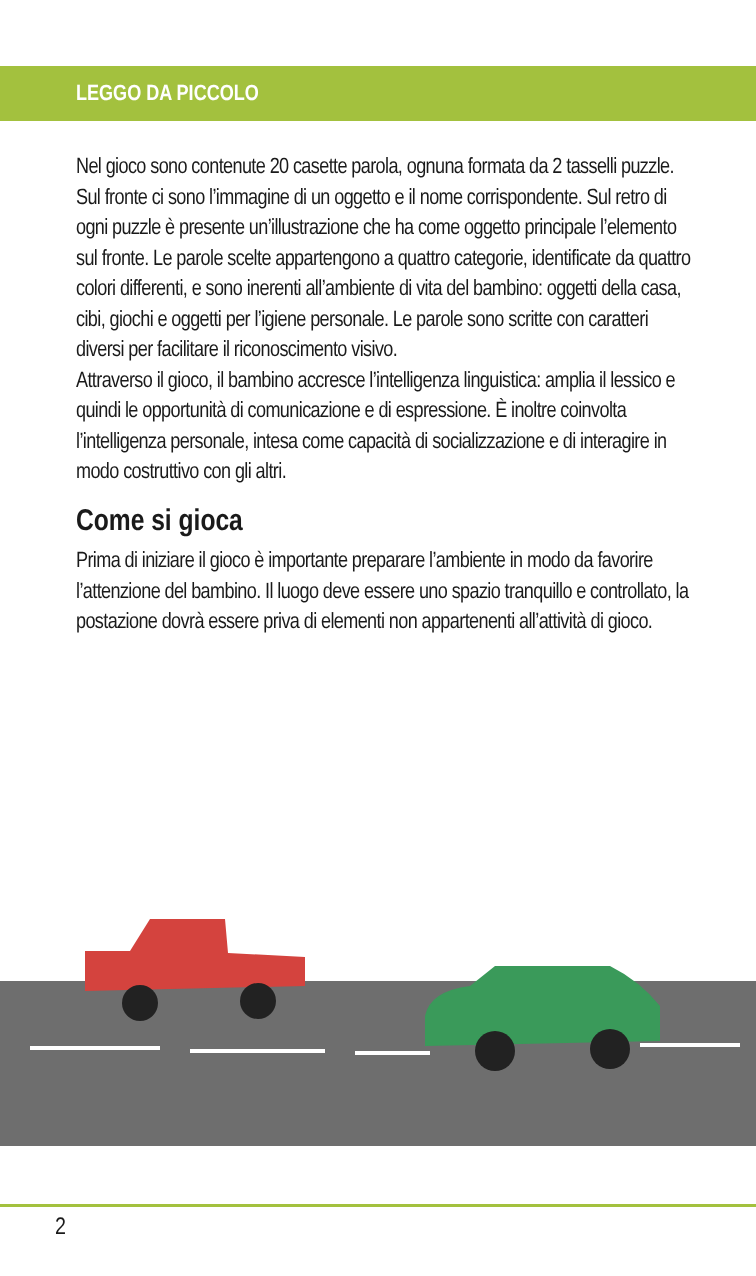LEGGO DA PICCOLO
Nel gioco sono contenute 20 casette parola, ognuna formata da 2 tasselli puzzle. Sul fronte ci sono l’immagine di un oggetto e il nome corrispondente. Sul retro di ogni puzzle è presente un’illustrazione che ha come oggetto principale l’elemento sul fronte. Le parole scelte appartengono a quattro categorie, identificate da quattro colori differenti, e sono inerenti all’ambiente di vita del bambino: oggetti della casa, cibi, giochi e oggetti per l’igiene personale. Le parole sono scritte con caratteri diversi per facilitare il riconoscimento visivo.
Attraverso il gioco, il bambino accresce l’intelligenza linguistica: amplia il lessico e quindi le opportunità di comunicazione e di espressione. È inoltre coinvolta l’intelligenza personale, intesa come capacità di socializzazione e di interagire in modo costruttivo con gli altri.
Come si gioca
Prima di iniziare il gioco è importante preparare l’ambiente in modo da favorire l’attenzione del bambino. Il luogo deve essere uno spazio tranquillo e controllato, la postazione dovrà essere priva di elementi non appartenenti all’attività di gioco.
2